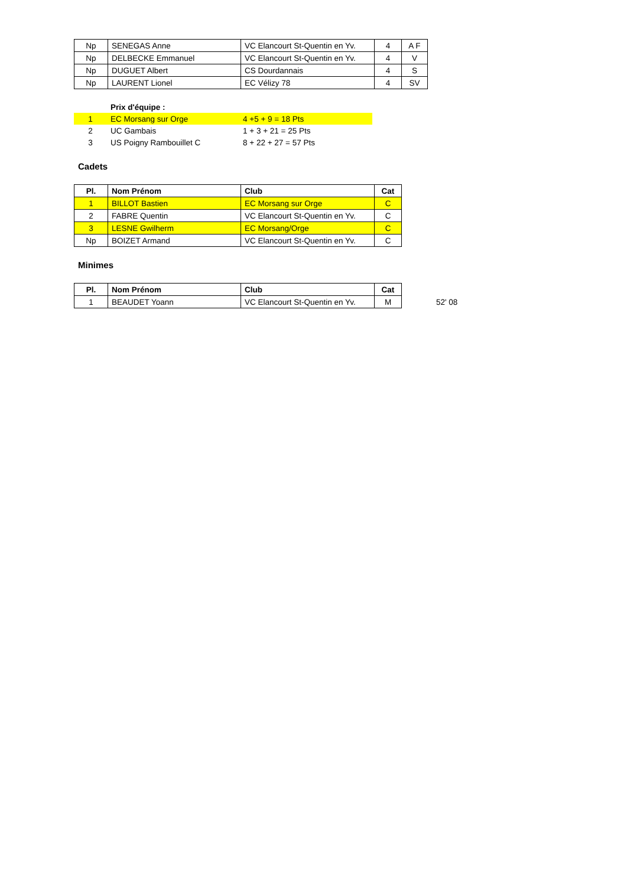| Np | SENEGAS Anne | VC Elancourt St-Quentin en Yv. | 4 | A F |
| Np | DELBECKE Emmanuel | VC Elancourt St-Quentin en Yv. | 4 | V |
| Np | DUGUET Albert | CS Dourdannais | 4 | S |
| Np | LAURENT Lionel | EC Vélizy 78 | 4 | SV |
| | Prix d'équipe : | |
| 1 | EC Morsang sur Orge | 4 +5 + 9 = 18 Pts |
| 2 | UC Gambais | 1 + 3 + 21 = 25 Pts |
| 3 | US Poigny Rambouillet C | 8 + 22 + 27 = 57 Pts |
Cadets
| Pl. | Nom Prénom | Club | Cat |
| --- | --- | --- | --- |
| 1 | BILLOT Bastien | EC Morsang sur Orge | C |
| 2 | FABRE Quentin | VC Elancourt St-Quentin en Yv. | C |
| 3 | LESNE Gwilherm | EC Morsang/Orge | C |
| Np | BOIZET Armand | VC Elancourt St-Quentin en Yv. | C |
Minimes
| Pl. | Nom Prénom | Club | Cat |
| --- | --- | --- | --- |
| 1 | BEAUDET Yoann | VC Elancourt St-Quentin en Yv. | M |
52' 08